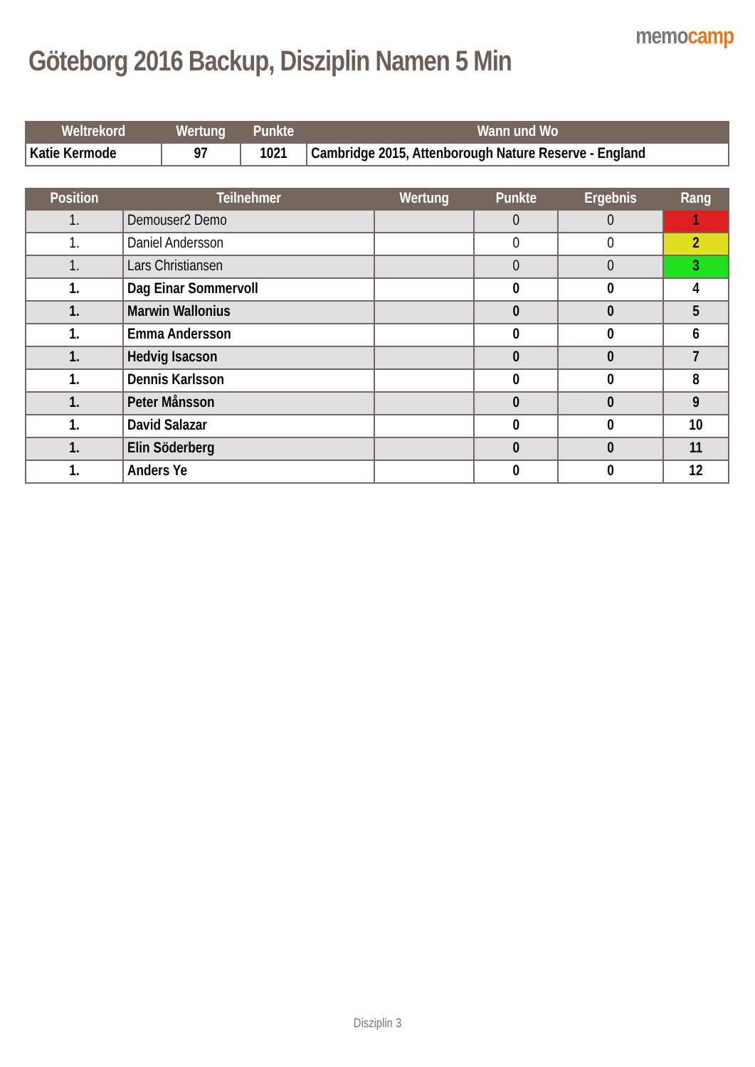Göteborg 2016 Backup, Disziplin Namen 5 Min
memocamp
| Weltrekord | Wertung | Punkte | Wann und Wo |
| --- | --- | --- | --- |
| Katie Kermode | 97 | 1021 | Cambridge 2015, Attenborough Nature Reserve - England |
| Position | Teilnehmer | Wertung | Punkte | Ergebnis | Rang |
| --- | --- | --- | --- | --- | --- |
| 1. | Demouser2 Demo | | 0 | 0 | 1 |
| 1. | Daniel Andersson | | 0 | 0 | 2 |
| 1. | Lars Christiansen | | 0 | 0 | 3 |
| 1. | Dag Einar Sommervoll | | 0 | 0 | 4 |
| 1. | Marwin Wallonius | | 0 | 0 | 5 |
| 1. | Emma Andersson | | 0 | 0 | 6 |
| 1. | Hedvig Isacson | | 0 | 0 | 7 |
| 1. | Dennis Karlsson | | 0 | 0 | 8 |
| 1. | Peter Månsson | | 0 | 0 | 9 |
| 1. | David Salazar | | 0 | 0 | 10 |
| 1. | Elin Söderberg | | 0 | 0 | 11 |
| 1. | Anders Ye | | 0 | 0 | 12 |
Disziplin 3